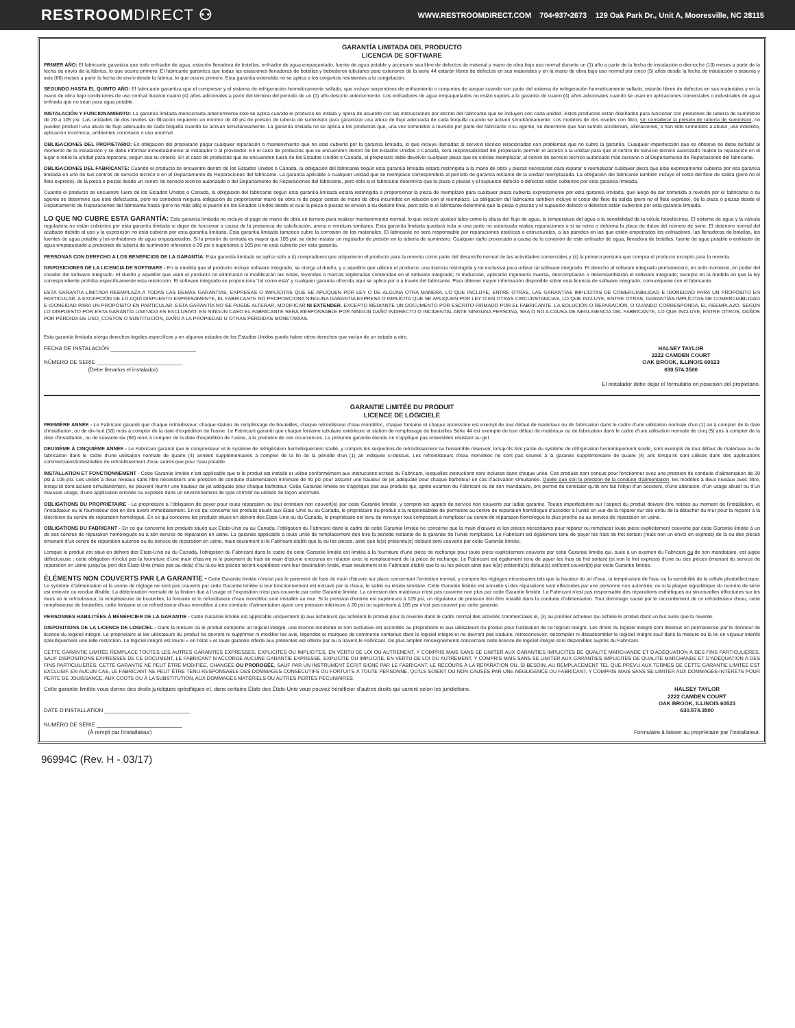RESTROOMDIRECT ⚇
WWW.RESTROOMDIRECT.COM 704•937•2673 129 Oak Park Dr., Unit A, Mooresville, NC 28115
GARANTÍA LIMITADA DEL PRODUCTO
LICENCIA DE SOFTWARE
PRIMER AÑO: El fabricante garantiza que todo enfriador de agua, estación llenadora de botellas, enfriador de agua empaquetado, fuente de agua potable y accesorio sea libre de defectos de material y mano de obra bajo uso normal durante un (1) año a partir de la fecha de instalación o dieciocho (18) meses a partir de la fecha de envío de la fábrica, lo que ocurra primero. El fabricante garantiza que todas las estaciones llenadoras de botellas y bebederos tubulares para exteriores de la serie 44 estarán libres de defectos en sus materiales y en la mano de obra bajo uso normal por cinco (5) años desde la fecha de instalación o sesenta y seis (66) meses a partir la fecha de envío desde la fábrica, lo que ocurra primero. Esta garantía extendida no se aplica a los conjuntos resistentes a la congelación.
SEGUNDO HASTA EL QUINTO AÑO: El fabricante garantiza que el compresor y el sistema de refrigeración herméticamente sellado, que incluye serpentines de enfriamiento o conjuntos de tanque cuando son parte del sistema de refrigeración herméticamente sellado, estarán libres de defectos en sus materiales y en la mano de obra bajo condiciones de uso normal durante cuatro (4) años adicionales a partir del término del período de un (1) año descrito anteriormente. Los enfriadores de agua empaquetados no están sujetos a la garantía de cuatro (4) años adicionales cuando se usan en aplicaciones comerciales o industriales de agua enfriada que no sean para agua potable.
INSTALACIÓN Y FUNCIONAMIENTO: La garantía limitada mencionada anteriormente solo se aplica cuando el producto se instala y opera de acuerdo con las instrucciones por escrito del fabricante que se incluyen con cada unidad. Estos productos están diseñados para funcionar con presiones de tubería de suministro de 20 a 105 psi. Las unidades de dos niveles sin filtración requieren un mínimo de 40 psi de presión de tubería de suministro para garantizar una altura de flujo adecuada de cada boquilla cuando se activen simultáneamente. Los modelos de dos niveles con filtro, sin considerar la presión de tubería de suministro, no pueden producir una altura de flujo adecuada de cada boquilla cuando se activan simultáneamente. La garantía limitada no se aplica a los productos que, una vez sometidos a revisión por parte del fabricante o su agente, se determine que han sufrido accidentes, alteraciones, o han sido sometidos a abuso, uso indebido, aplicación incorrecta, ambientes corrosivos o uso anormal.
OBLIGACIONES DEL PROPIETARIO: Es obligación del propietario pagar cualquier reparación o mantenimiento que no esté cubierto por la garantía limitada, lo que incluye llamadas al servicio técnico relacionadas con problemas que no cubre la garantía. Cualquier imperfección que se observe se debe señalar al momento de la instalación y se debe informar inmediatamente al instalador o al proveedor. En el caso de productos que se encuentren dentro de los Estados Unidos o Canadá, será responsabilidad del propietario permitir el acceso a la unidad para que el centro de servicio técnico autorizado realice la reparación en el lugar o retire la unidad para repararla, según sea su criterio. En el caso de productos que se encuentren fuera de los Estados Unidos o Canadá, el propietario debe devolver cualquier pieza que se solicite reemplazar, al centro de servicio técnico autorizado más cercano o al Departamento de Reparaciones del fabricante.
OBLIGACIONES DEL FABRICANTE: Cuando el producto se encuentre dentro de los Estados Unidos o Canadá, la obligación del fabricante según esta garantía limitada estará restringida a la mano de obra y piezas necesarias para reparar o reemplazar cualquier pieza que esté expresamente cubierta por esa garantía limitada en uno de sus centros de servicio técnico o en el Departamento de Reparaciones del fabricante. La garantía aplicable a cualquier unidad que se reemplace corresponderá al período de garantía restante de la unidad reemplazada. La obligación del fabricante también incluye el costo del flete de salida (pero no el flete expreso), de la pieza o piezas desde un centro de servicio técnico autorizado o del Departamento de Reparaciones del fabricante, pero solo si el fabricante determina que la pieza o piezas y el supuesto defecto o defectos están cubiertos por esta garantía limitada.
Cuando el producto se encuentre fuera de los Estados Unidos o Canadá, la obligación del fabricante según esta garantía limitada estará restringida a proporcionar la pieza de reemplazo para cualquier pieza cubierta expresamente por esta garantía limitada, que luego de ser sometida a revisión por el fabricante o su agente se determine que esté defectuosa, pero no considera ninguna obligación de proporcionar mano de obra ni de pagar costos de mano de obra incurridos en relación con el reemplazo. La obligación del fabricante también incluye el costo del flete de salida (pero no el flete expreso), de la pieza o piezas desde el Departamento de Reparaciones del fabricante hasta (pero no más allá) el puerto en los Estados Unidos desde el cual la pieza o piezas se envíen a su destino final, pero solo si el fabricante determina que la pieza o piezas y el supuesto defecto o defectos están cubiertos por esta garantía limitada.
LO QUE NO CUBRE ESTA GARANTÍA: Esta garantía limitada no incluye el pago de mano de obra en terreno para realizar mantenimiento normal, lo que incluye ajustes tales como la altura del flujo de agua, la temperatura del agua o la sensibilidad de la célula fotoeléctrica. El sistema de agua y la válvula reguladora no están cubiertos por esta garantía limitada si dejan de funcionar a causa de la presencia de calcificación, arena o residuos similares. Esta garantía limitada quedará nula si una parte no autorizada realiza reparaciones o si se retira o deforma la placa de datos del número de serie. El deterioro normal del acabado debido al uso y la exposición no está cubierto por esta garantía limitada. Esta garantía limitada tampoco cubre la corrosión de los materiales. El fabricante no será responsable por reparaciones estéticas o estructurales, a las paredes en las que estén empotrados los enfriadores, las llenadoras de botellas, las fuentes de agua potable y los enfriadores de agua empaquetados. Si la presión de entrada es mayor que 105 psi, se debe instalar un regulador de presión en la tubería de suministro. Cualquier daño provocado a causa de la conexión de este enfriador de agua, llenadora de botellas, fuente de agua potable o enfriador de agua empaquetado a presiones de tubería de suministro inferiores a 20 psi o superiores a 105 psi no está cubierto por esta garantía.
PERSONAS CON DERECHO A LOS BENEFICIOS DE LA GARANTÍA: Esta garantía limitada se aplica solo a (i) compradores que adquirieron el producto para la reventa como parte del desarrollo normal de las actividades comerciales y (ii) la primera persona que compra el producto excepto para la reventa.
DISPOSICIONES DE LA LICENCIA DE SOFTWARE - En la medida que el producto incluye software integrado, se otorga al dueño, y a aquellos que utilicen el producto, una licencia restringida y no exclusiva para utilizar tal software integrado. El derecho al software integrado permanecerá, en todo momento, en poder del creador del software integrado. El dueño y aquellos que usen el producto no eliminarán ni modificarán las notas, leyendas o marcas registradas contenidas en el software integrado; ni traducirán, aplicarán ingeniería inversa, descompilarán o desensamblarán el software integrado; excepto en la medida en que la ley correspondiente prohíba específicamente esta restricción. El software integrado se proporciona “tal como está” y cualquier garantía ofrecida aquí se aplica por o a través del fabricante. Para obtener mayor información disponible sobre esta licencia de software integrado, comuníquese con el fabricante.
ESTA GARANTÍA LIMITADA REEMPLAZA A TODAS LAS DEMÁS GARANTÍAS, EXPRESAS O IMPLÍCITAS QUE SE APLIQUEN POR LEY O DE ALGUNA OTRA MANERA, LO QUE INCLUYE, ENTRE OTRAS, LAS GARANTÍAS IMPLÍCITAS DE COMERCIABILIDAD E IDONEIDAD PARA UN PROPÓSITO EN PARTICULAR. A EXCEPCIÓN DE LO AQUÍ DISPUESTO EXPRESAMENTE, EL FABRICANTE NO PROPORCIONA NINGUNA GARANTÍA EXPRESA O IMPLÍCITA QUE SE APLIQUEN POR LEY O EN OTRAS CIRCUNSTANCIAS, LO QUE INCLUYE, ENTRE OTRAS, GARANTÍAS IMPLÍCITAS DE COMERCIABILIDAD E IDONEIDAD PARA UN PROPÓSITO EN PARTICULAR. ESTA GARANTÍA NO SE PUEDE ALTERAR, MODIFICAR NI EXTENDER, EXCEPTO MEDIANTE UN DOCUMENTO POR ESCRITO FIRMADO POR EL FABRICANTE. LA SOLUCIÓN O REPARACIÓN, O CUANDO CORRESPONDA, EL REEMPLAZO, SEGÚN LO DISPUESTO POR ESTA GARANTÍA LIMITADA ES EXCLUSIVO. EN NINGÚN CASO EL FABRICANTE SERÁ RESPONSABLE POR NINGÚN DAÑO INDIRECTO O INCIDENTAL ANTE NINGUNA PERSONA, SEA O NO A CAUSA DE NEGLIGENCIA DEL FABRICANTE, LO QUE INCLUYE, ENTRE OTROS, DAÑOS POR PÉRDIDA DE USO, COSTOS O SUSTITUCIÓN, DAÑO A LA PROPIEDAD U OTRAS PÉRDIDAS MONETARIAS.
Esta garantía limitada otorga derechos legales específicos y en algunos estados de los Estados Unidos puede haber otros derechos que varían de un estado a otro.
FECHA DE INSTALACIÓN ____________________________
NÚMERO DE SERIE ____________________________
(Debe llenarlos el instalador)
HALSEY TAYLOR
2222 CAMDEN COURT
OAK BROOK, ILLINOIS 60523
630.574.3500
El instalador debe dejar el formulario en posesión del propietario.
GARANTIE LIMITÉE DU PRODUIT
LICENCE DE LOGICIELE
PREMIÈRE ANNÉE - Le Fabricant garantit que chaque refroidisseur, chaque station de remplissage de bouteilles, chaque refroidisseur d’eau monobloc, chaque fontaine et chaque accessoire est exempt de tout défaut de matériaux ou de fabrication dans le cadre d’une utilisation normale d’un (1) an à compter de la date d’installation, ou de dix-huit (18) mois à compter de la date d’expédition de l’usine. Le Fabricant garantit que chaque fontaine tubulaire extérieure et station de remplissage de bouteilles Série 44 est exempte de tout défaut de matériaux ou de fabrication dans le cadre d’une utilisation normale de cinq (5) ans à compter de la date d’installation, ou de soixante-six (66) mois à compter de la date d’expédition de l’usine, à la première de ces occurrences. La présente garantie étendu ne s’applique pas ensembles résistant au gel.
DEUXIÈME À CINQUIÈME ANNÉE - Le Fabricant garantit que le compresseur et le système de réfrigération hermétiquement scellé, y compris les serpentins de refroidissement ou l’ensemble réservoir, lorsqu’ils font partie du système de réfrigération hermétiquement scellé, sont exempts de tout défaut de matériaux ou de fabrication dans le cadre d’une utilisation normale de quatre (4) années supplémentaires à compter de la fin de la période d’un (1) an indiquée ci-dessus. Les refroidisseurs d’eau monobloc ne sont pas soumis à la garantie supplémentaire de quatre (4) ans lorsqu’ils sont utilisés dans des applications commerciales/industrielles de refroidissement d’eau autres que pour l’eau potable.
INSTALLATION ET FONCTIONNEMENT - Cette Garantie limitée n’est applicable que si le produit est installé et utilisé conformément aux instructions écrites du Fabricant, lesquelles instructions sont incluses dans chaque unité. Ces produits sont conçus pour fonctionner avec une pression de conduite d’alimentation de 20 psi à 105 psi. Les unités à deux niveaux sans filtre nécessitent une pression de conduite d’alimentation minimale de 40 psi pour assurer une hauteur de jet adéquate pour chaque barboteur en cas d’activation simultanée. Quelle que soit la pression de la conduite d’alimentation, les modèles à deux niveaux avec filtre, lorsqu’ils sont activés simultanément, ne peuvent fournir une hauteur de jet adéquate pour chaque barboteur. Cette Garantie limitée ne s’applique pas aux produits qui, après examen du Fabricant ou de son mandataire, ont permis de constater qu’ils ont fait l’objet d’un accident, d’une altération, d’un usage abusif ou d’un mauvais usage, d’une application erronée ou exposés dans un environnement de type corrosif ou utilisés de façon anormale.
OBLIGATIONS DU PROPRIÉTAIRE - Le propriétaire a l’obligation de payer pour toute réparation ou tout entretien non couvert(e) par cette Garantie limitée, y compris les appels de service non couverts par ladite garantie. Toutes imperfections sur l’aspect du produit doivent être notées au moment de l’installation, et l’installateur ou le fournisseur doit en être averti immédiatement. En ce qui concerne les produits situés aux États-Unis ou au Canada, le propriétaire du produit a la responsabilité de permettre au centre de réparation homologué d’accéder à l’unité en vue de la réparer sur site et/ou de la détacher du mur pour la réparer à la discrétion du centre de réparation homologué. En ce qui concerne les produits situés en dehors des États-Unis ou du Canada, le propriétaire est tenu de renvoyer tout composant à remplacer au centre de réparation homologué le plus proche ou au service de réparation en usine.
OBLIGATIONS DU FABRICANT - En ce qui concerne les produits situés aux États-Unis ou au Canada, l’obligation du Fabricant dans le cadre de cette Garantie limitée ne concerne que la main d’œuvre et les pièces nécessaires pour réparer ou remplacer toute pièce explicitement couverte par cette Garantie limitée à un de ses centres de réparation homologués ou à son service de réparation en usine. La garantie applicable à toute unité de remplacement doit être la période restante de la garantie de l’unité remplacée. Le Fabricant est également tenu de payer les frais de fret sortant (mais non un envoi en express) de la ou des pièces émanant d’un centre de réparation autorisé ou du service de réparation en usine, mais seulement si le Fabricant établit que la ou les pièces, ainsi que le(s) prétendu(s) défauts sont couverts par cette Garantie limitée.
Lorsque le produit est situé en dehors des États-Unis ou du Canada, l’obligation du Fabricant dans le cadre de cette Garantie limitée est limitée à la fourniture d’une pièce de rechange pour toute pièce explicitement couverte par cette Garantie limitée qui, suite à un examen du Fabricant ou de son mandataire, est jugée défectueuse ; cette obligation n’inclut pas la fourniture d’une main d’œuvre ni le paiement de frais de main d’œuvre encourus en relation avec le remplacement de la pièce de rechange. Le Fabricant est également tenu de payer les frais de fret sortant (et non le fret express) d’une ou des pièces émanant du service de réparation en usine jusqu’au port des États-Unis (mais pas au-delà) d’où la ou les pièces seront expédiées vers leur destination finale, mais seulement si le Fabricant établit que la ou les pièces ainsi que le(s) prétendu(s) défaut(s) est/sont couvert(s) par cette Garantie limitée.
ÉLÉMENTS NON COUVERTS PAR LA GARANTIE - Cette Garantie limitée n’inclut pas le paiement de frais de main d’œuvre sur place concernant l’entretien normal, y compris les réglages nécessaires tels que la hauteur du jet d’eau, la température de l’eau ou la sensibilité de la cellule photoélectrique. Le système d’alimentation et la vanne de réglage ne sont pas couverts par cette Garantie limitée si leur fonctionnement est entravé par la chaux, le sable ou résidu similaire. Cette Garantie limitée est annulée si des réparations sont effectuées par une personne non autorisée, ou si la plaque signalétique du numéro de série est enlevée ou rendue illisible. La détérioration normale de la finition due à l’usage et l’exposition n’est pas couverte par cette Garantie limitée. La corrosion des matériaux n’est pas couverte non plus par cette Garantie limitée. Le Fabricant n’est pas responsable des réparations esthétiques ou structurelles effectuées sur les murs où le refroidisseur, la remplisseuse de bouteilles, la fontaine et le refroidisseur d’eau monobloc sont installés au mur. Si la pression d’entrée est supérieure à 105 psi, un régulateur de pression doit être installé dans la conduite d’alimentation. Tout dommage causé par le raccordement de ce refroidisseur d’eau, cette remplisseuse de bouteilles, cette fontaine et ce refroidisseur d’eau monobloc à une conduite d’alimentation ayant une pression inférieure à 20 psi ou supérieure à 105 psi n’est pas couvert par cette garantie.
PERSONNES HABILITÉES À BÉNÉFICIER DE LA GARANTIE - Cette Garantie limitée est applicable uniquement (i) aux acheteurs qui achètent le produit pour la revente dans le cadre normal des activités commerciales et, (ii) au premier acheteur qui achète le produit dans un but autre que la revente.
DISPOSITIONS DE LA LICENCE DE LOGICIEL - Dans la mesure où le produit comporte un logiciel intégré, une licence restreinte et non exclusive est accordée au propriétaire et aux utilisateurs du produit pour l’utilisation de ce logiciel intégré. Les droits du logiciel intégré sont détenus en permanence par le donneur de licence du logiciel intégré. Le propriétaire et les utilisateurs du produit ne devront ni supprimer ni modifier les avis, légendes et marques de commerce contenus dans le logiciel intégré et ne devront pas traduire, rétroconcevoir, décompiler ni désassembler le logiciel intégré sauf dans la mesure où la loi en vigueur interdit spécifiquement une telle restriction. Le logiciel intégré est fourni « en l’état » et toute garantie offerte aux présentes est offerte par ou à travers le Fabricant. De plus amples renseignements concernant cette licence de logiciel intégré sont disponibles auprès du Fabricant.
CETTE GARANTIE LIMITÉE REMPLACE TOUTES LES AUTRES GARANTIES EXPRESSES, EXPLICITES OU IMPLICITES, EN VERTU DE LOI OU AUTREMENT, Y COMPRIS MAIS SANS SE LIMITER AUX GARANTIES IMPLICITES DE QUALITÉ MARCHANDE ET D’ADÉQUATION À DES FINS PARTICULIÈRES. SAUF DISPOSITIONS EXPRESSES DE CE DOCUMENT, LE FABRICANT N’ACCORDE AUCUNE GARANTIE EXPRESSE, EXPLICITE OU IMPLICITE, EN VERTU DE LOI OU AUTREMENT, Y COMPRIS MAIS SANS SE LIMITER AUX GARANTIES IMPLICITES DE QUALITÉ MARCHANDE ET D’ADÉQUATION À DES FINS PARTICULIÈRES. CETTE GARANTIE NE PEUT ÊTRE MODIFIÉE, CHANGÉE OU PROROGÉE, SAUF PAR UN INSTRUMENT ÉCRIT SIGNÉ PAR LE FABRICANT. LE RECOURS À LA RÉPARATION OU, SI BESOIN, AU REMPLACEMENT TEL QUE PRÉVU AUX TERMES DE CETTE GARANTIE LIMITÉE EST EXCLUSIF. EN AUCUN CAS, LE FABRICANT NE PEUT ÊTRE TENU RESPONSABLE DES DOMMAGES CONSÉCUTIFS OU FORTUITS À TOUTE PERSONNE, QU’ILS SOIENT OU NON CAUSÉS PAR UNE NÉGLIGENCE DU FABRICANT, Y COMPRIS MAIS SANS SE LIMITER AUX DOMMAGES-INTÉRÊTS POUR PERTE DE JOUISSANCE, AUX COÛTS OU À LA SUBSTITUTION, AUX DOMMAGES MATÉRIELS OU AUTRES PERTES PÉCUNIAIRES.
Cette garantie limitée vous donne des droits juridiques spécifiques et, dans certains États des États-Unis vous pouvez bénéficier d’autres droits qui varient selon les juridictions.
DATE D’INSTALLATION ____________________________
NUMÉRO DE SÉRIE ____________________________
(À rempli par l’installateur)
HALSEY TAYLOR
2222 CAMDEN COURT
OAK BROOK, ILLINOIS 60523
630.574.3500
Formulaire à laisser au propriétaire par l’installateur.
96994C (Rev. H - 03/17)